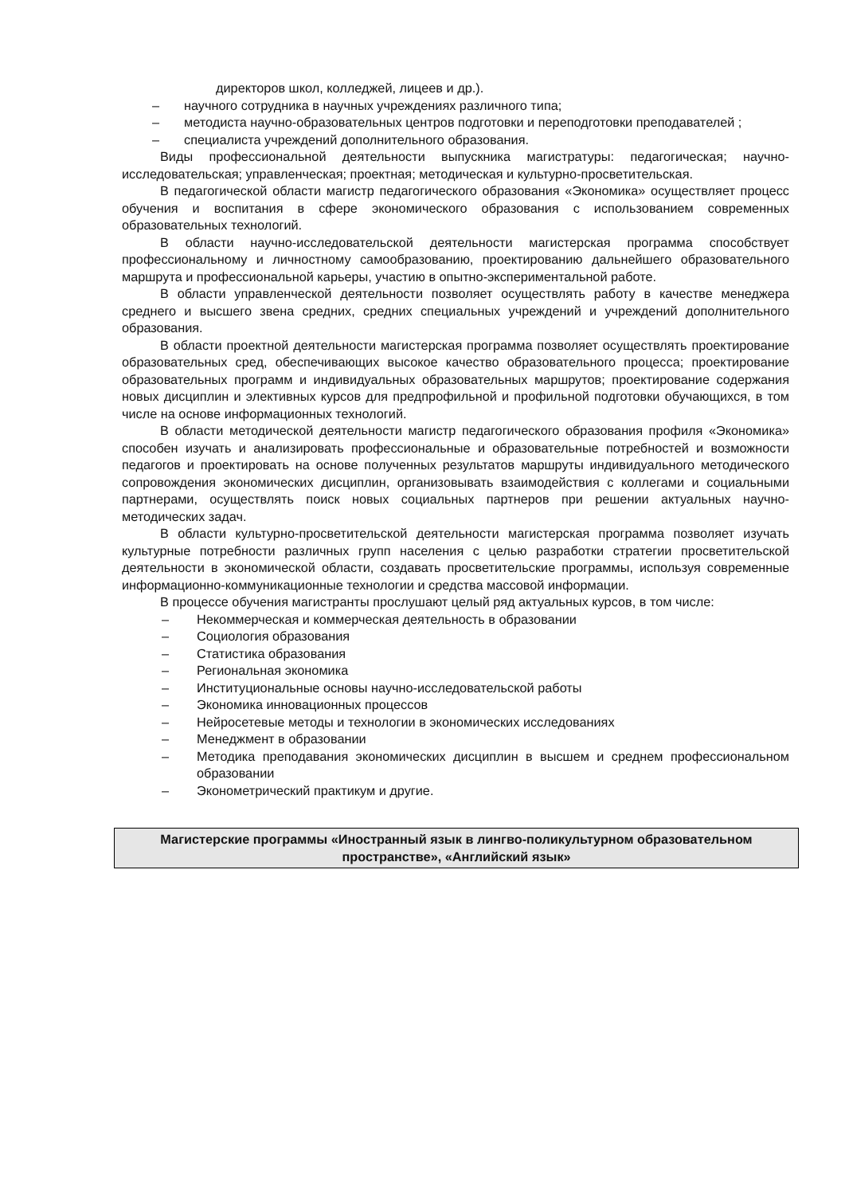директоров школ, колледжей, лицеев и др.).
– научного сотрудника в научных учреждениях различного типа;
– методиста научно-образовательных центров подготовки и переподготовки преподавателей ;
– специалиста учреждений дополнительного образования.
Виды профессиональной деятельности выпускника магистратуры: педагогическая; научно-исследовательская; управленческая; проектная; методическая и культурно-просветительская.
В педагогической области магистр педагогического образования «Экономика» осуществляет процесс обучения и воспитания в сфере экономического образования с использованием современных образовательных технологий.
В области научно-исследовательской деятельности магистерская программа способствует профессиональному и личностному самообразованию, проектированию дальнейшего образовательного маршрута и профессиональной карьеры, участию в опытно-экспериментальной работе.
В области управленческой деятельности позволяет осуществлять работу в качестве менеджера среднего и высшего звена средних, средних специальных учреждений и учреждений дополнительного образования.
В области проектной деятельности магистерская программа позволяет осуществлять проектирование образовательных сред, обеспечивающих высокое качество образовательного процесса; проектирование образовательных программ и индивидуальных образовательных маршрутов; проектирование содержания новых дисциплин и элективных курсов для предпрофильной и профильной подготовки обучающихся, в том числе на основе информационных технологий.
В области методической деятельности магистр педагогического образования профиля «Экономика» способен изучать и анализировать профессиональные и образовательные потребностей и возможности педагогов и проектировать на основе полученных результатов маршруты индивидуального методического сопровождения экономических дисциплин, организовывать взаимодействия с коллегами и социальными партнерами, осуществлять поиск новых социальных партнеров при решении актуальных научно-методических задач.
В области культурно-просветительской деятельности магистерская программа позволяет изучать культурные потребности различных групп населения с целью разработки стратегии просветительской деятельности в экономической области, создавать просветительские программы, используя современные информационно-коммуникационные технологии и средства массовой информации.
В процессе обучения магистранты прослушают целый ряд актуальных курсов, в том числе:
– Некоммерческая и коммерческая деятельность в образовании
– Социология образования
– Статистика образования
– Региональная экономика
– Институциональные основы научно-исследовательской работы
– Экономика инновационных процессов
– Нейросетевые методы и технологии в экономических исследованиях
– Менеджмент в образовании
– Методика преподавания экономических дисциплин в высшем и среднем профессиональном образовании
– Эконометрический практикум и другие.
Магистерские программы «Иностранный язык в лингво-поликультурном образовательном пространстве», «Английский язык»